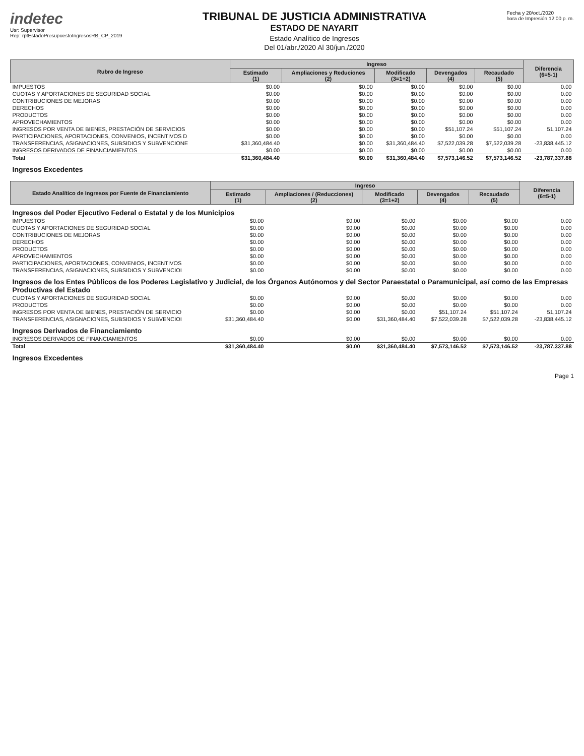indetec
Usr: Supervisor
Rep: rptEstadoPresupuestoIngresosRB_CP_2019
TRIBUNAL DE JUSTICIA ADMINISTRATIVA
ESTADO DE NAYARIT
Estado Analítico de Ingresos
Del 01/abr./2020 Al 30/jun./2020
Fecha y 20/oct./2020
hora de Impresión 12:00 p. m.
| Rubro de Ingreso | Ingreso | | | | | Diferencia (6=5-1) |
| --- | --- | --- | --- | --- | --- | --- |
| | Estimado (1) | Ampliaciones y Reduciones (2) | Modificado (3=1+2) | Devengados (4) | Recaudado (5) | |
| IMPUESTOS | $0.00 | $0.00 | $0.00 | $0.00 | $0.00 | 0.00 |
| CUOTAS Y APORTACIONES DE SEGURIDAD SOCIAL | $0.00 | $0.00 | $0.00 | $0.00 | $0.00 | 0.00 |
| CONTRIBUCIONES DE MEJORAS | $0.00 | $0.00 | $0.00 | $0.00 | $0.00 | 0.00 |
| DERECHOS | $0.00 | $0.00 | $0.00 | $0.00 | $0.00 | 0.00 |
| PRODUCTOS | $0.00 | $0.00 | $0.00 | $0.00 | $0.00 | 0.00 |
| APROVECHAMIENTOS | $0.00 | $0.00 | $0.00 | $0.00 | $0.00 | 0.00 |
| INGRESOS POR VENTA DE BIENES, PRESTACIÓN DE SERVICIOS | $0.00 | $0.00 | $0.00 | $51,107.24 | $51,107.24 | 51,107.24 |
| PARTICIPACIONES, APORTACIONES, CONVENIOS, INCENTIVOS D | $0.00 | $0.00 | $0.00 | $0.00 | $0.00 | 0.00 |
| TRANSFERENCIAS, ASIGNACIONES, SUBSIDIOS Y SUBVENCIONE | $31,360,484.40 | $0.00 | $31,360,484.40 | $7,522,039.28 | $7,522,039.28 | -23,838,445.12 |
| INGRESOS DERIVADOS DE FINANCIAMIENTOS | $0.00 | $0.00 | $0.00 | $0.00 | $0.00 | 0.00 |
| Total | $31,360,484.40 | $0.00 | $31,360,484.40 | $7,573,146.52 | $7,573,146.52 | -23,787,337.88 |
| Ingresos Excedentes | | | | | | |
| Estado Analítico de Ingresos por Fuente de Financiamiento | Ingreso | | | | | Diferencia (6=5-1) |
| --- | --- | --- | --- | --- | --- | --- |
| | Estimado (1) | Ampliaciones / (Reducciones) (2) | Modificado (3=1+2) | Devengados (4) | Recaudado (5) | |
| Ingresos del Poder Ejecutivo Federal o Estatal y de los Municipios | | | | | | |
| IMPUESTOS | $0.00 | $0.00 | $0.00 | $0.00 | $0.00 | 0.00 |
| CUOTAS Y APORTACIONES DE SEGURIDAD SOCIAL | $0.00 | $0.00 | $0.00 | $0.00 | $0.00 | 0.00 |
| CONTRIBUCIONES DE MEJORAS | $0.00 | $0.00 | $0.00 | $0.00 | $0.00 | 0.00 |
| DERECHOS | $0.00 | $0.00 | $0.00 | $0.00 | $0.00 | 0.00 |
| PRODUCTOS | $0.00 | $0.00 | $0.00 | $0.00 | $0.00 | 0.00 |
| APROVECHAMIENTOS | $0.00 | $0.00 | $0.00 | $0.00 | $0.00 | 0.00 |
| PARTICIPACIONES, APORTACIONES, CONVENIOS, INCENTIVOS | $0.00 | $0.00 | $0.00 | $0.00 | $0.00 | 0.00 |
| TRANSFERENCIAS, ASIGNACIONES, SUBSIDIOS Y SUBVENCIOI | $0.00 | $0.00 | $0.00 | $0.00 | $0.00 | 0.00 |
| Ingresos de los Entes Públicos de los Poderes Legislativo y Judicial, de los Órganos Autónomos y del Sector Paraestatal o Paramunicipal, así como de las Empresas Productivas del Estado | | | | | | |
| CUOTAS Y APORTACIONES DE SEGURIDAD SOCIAL | $0.00 | $0.00 | $0.00 | $0.00 | $0.00 | 0.00 |
| PRODUCTOS | $0.00 | $0.00 | $0.00 | $0.00 | $0.00 | 0.00 |
| INGRESOS POR VENTA DE BIENES, PRESTACIÓN DE SERVICIO | $0.00 | $0.00 | $0.00 | $51,107.24 | $51,107.24 | 51,107.24 |
| TRANSFERENCIAS, ASIGNACIONES, SUBSIDIOS Y SUBVENCIOI | $31,360,484.40 | $0.00 | $31,360,484.40 | $7,522,039.28 | $7,522,039.28 | -23,838,445.12 |
| Ingresos Derivados de Financiamiento | | | | | | |
| INGRESOS DERIVADOS DE FINANCIAMIENTOS | $0.00 | $0.00 | $0.00 | $0.00 | $0.00 | 0.00 |
| Total | $31,360,484.40 | $0.00 | $31,360,484.40 | $7,573,146.52 | $7,573,146.52 | -23,787,337.88 |
| Ingresos Excedentes | | | | | | |
Page 1